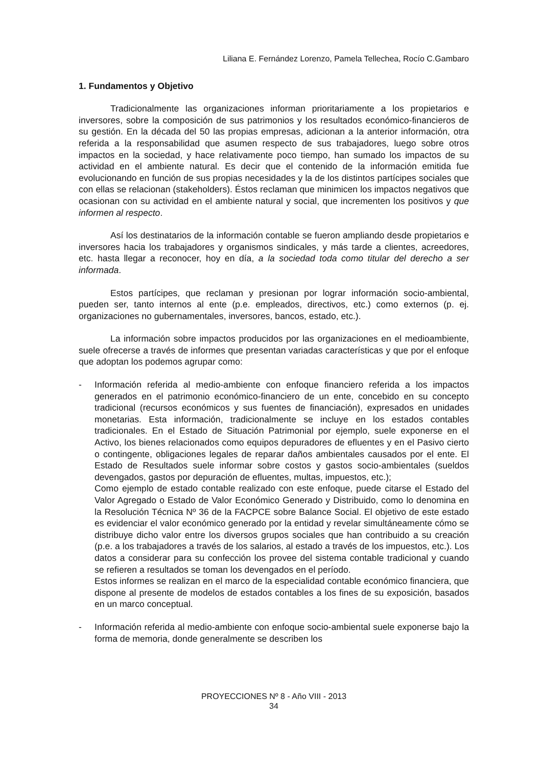Liliana E. Fernández Lorenzo, Pamela Tellechea, Rocío C.Gambaro
1. Fundamentos y Objetivo
Tradicionalmente las organizaciones informan prioritariamente a los propietarios e inversores, sobre la composición de sus patrimonios y los resultados económico-financieros de su gestión. En la década del 50 las propias empresas, adicionan a la anterior información, otra referida a la responsabilidad que asumen respecto de sus trabajadores, luego sobre otros impactos en la sociedad, y hace relativamente poco tiempo, han sumado los impactos de su actividad en el ambiente natural. Es decir que el contenido de la información emitida fue evolucionando en función de sus propias necesidades y la de los distintos partícipes sociales que con ellas se relacionan (stakeholders). Éstos reclaman que minimicen los impactos negativos que ocasionan con su actividad en el ambiente natural y social, que incrementen los positivos y que informen al respecto.
Así los destinatarios de la información contable se fueron ampliando desde propietarios e inversores hacia los trabajadores y organismos sindicales, y más tarde a clientes, acreedores, etc. hasta llegar a reconocer, hoy en día, a la sociedad toda como titular del derecho a ser informada.
Estos partícipes, que reclaman y presionan por lograr información socio-ambiental, pueden ser, tanto internos al ente (p.e. empleados, directivos, etc.) como externos (p. ej. organizaciones no gubernamentales, inversores, bancos, estado, etc.).
La información sobre impactos producidos por las organizaciones en el medioambiente, suele ofrecerse a través de informes que presentan variadas características y que por el enfoque que adoptan los podemos agrupar como:
- Información referida al medio-ambiente con enfoque financiero referida a los impactos generados en el patrimonio económico-financiero de un ente, concebido en su concepto tradicional (recursos económicos y sus fuentes de financiación), expresados en unidades monetarias. Esta información, tradicionalmente se incluye en los estados contables tradicionales. En el Estado de Situación Patrimonial por ejemplo, suele exponerse en el Activo, los bienes relacionados como equipos depuradores de efluentes y en el Pasivo cierto o contingente, obligaciones legales de reparar daños ambientales causados por el ente. El Estado de Resultados suele informar sobre costos y gastos socio-ambientales (sueldos devengados, gastos por depuración de efluentes, multas, impuestos, etc.);
Como ejemplo de estado contable realizado con este enfoque, puede citarse el Estado del Valor Agregado o Estado de Valor Económico Generado y Distribuido, como lo denomina en la Resolución Técnica Nº 36 de la FACPCE sobre Balance Social. El objetivo de este estado es evidenciar el valor económico generado por la entidad y revelar simultáneamente cómo se distribuye dicho valor entre los diversos grupos sociales que han contribuido a su creación (p.e. a los trabajadores a través de los salarios, al estado a través de los impuestos, etc.). Los datos a considerar para su confección los provee del sistema contable tradicional y cuando se refieren a resultados se toman los devengados en el período.
Estos informes se realizan en el marco de la especialidad contable económico financiera, que dispone al presente de modelos de estados contables a los fines de su exposición, basados en un marco conceptual.
- Información referida al medio-ambiente con enfoque socio-ambiental suele exponerse bajo la forma de memoria, donde generalmente se describen los
PROYECCIONES Nº 8 - Año VIII - 2013
34